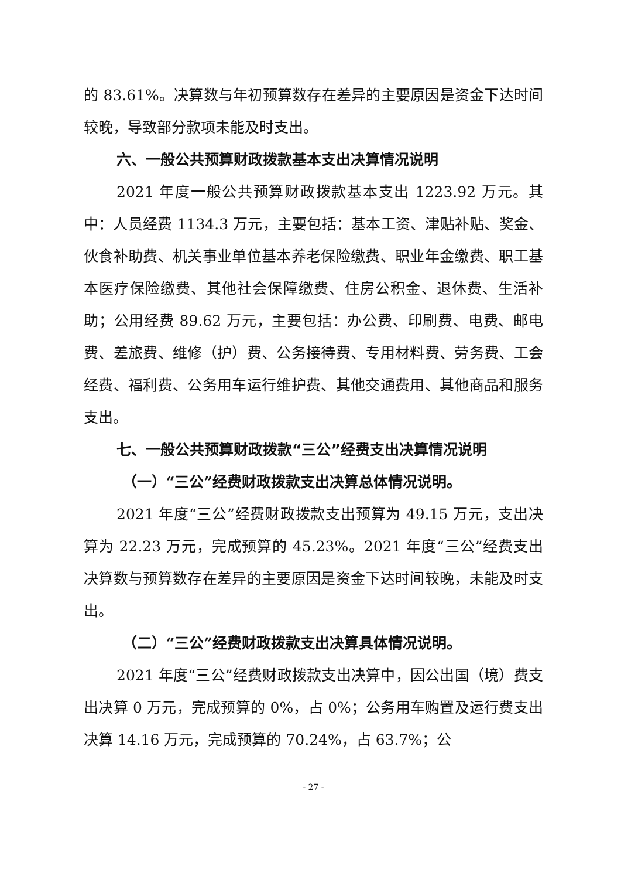的 83.61%。决算数与年初预算数存在差异的主要原因是资金下达时间较晚，导致部分款项未能及时支出。
六、一般公共预算财政拨款基本支出决算情况说明
2021 年度一般公共预算财政拨款基本支出 1223.92 万元。其中：人员经费 1134.3 万元，主要包括：基本工资、津贴补贴、奖金、伙食补助费、机关事业单位基本养老保险缴费、职业年金缴费、职工基本医疗保险缴费、其他社会保障缴费、住房公积金、退休费、生活补助；公用经费 89.62 万元，主要包括：办公费、印刷费、电费、邮电费、差旅费、维修（护）费、公务接待费、专用材料费、劳务费、工会经费、福利费、公务用车运行维护费、其他交通费用、其他商品和服务支出。
七、一般公共预算财政拨款“三公”经费支出决算情况说明
（一）“三公”经费财政拨款支出决算总体情况说明。
2021 年度“三公”经费财政拨款支出预算为 49.15 万元，支出决算为 22.23 万元，完成预算的 45.23%。2021 年度“三公”经费支出决算数与预算数存在差异的主要原因是资金下达时间较晚，未能及时支出。
（二）“三公”经费财政拨款支出决算具体情况说明。
2021 年度“三公”经费财政拨款支出决算中，因公出国（境）费支出决算 0 万元，完成预算的 0%，占 0%；公务用车购置及运行费支出决算 14.16 万元，完成预算的 70.24%，占 63.7%；公
- 27 -